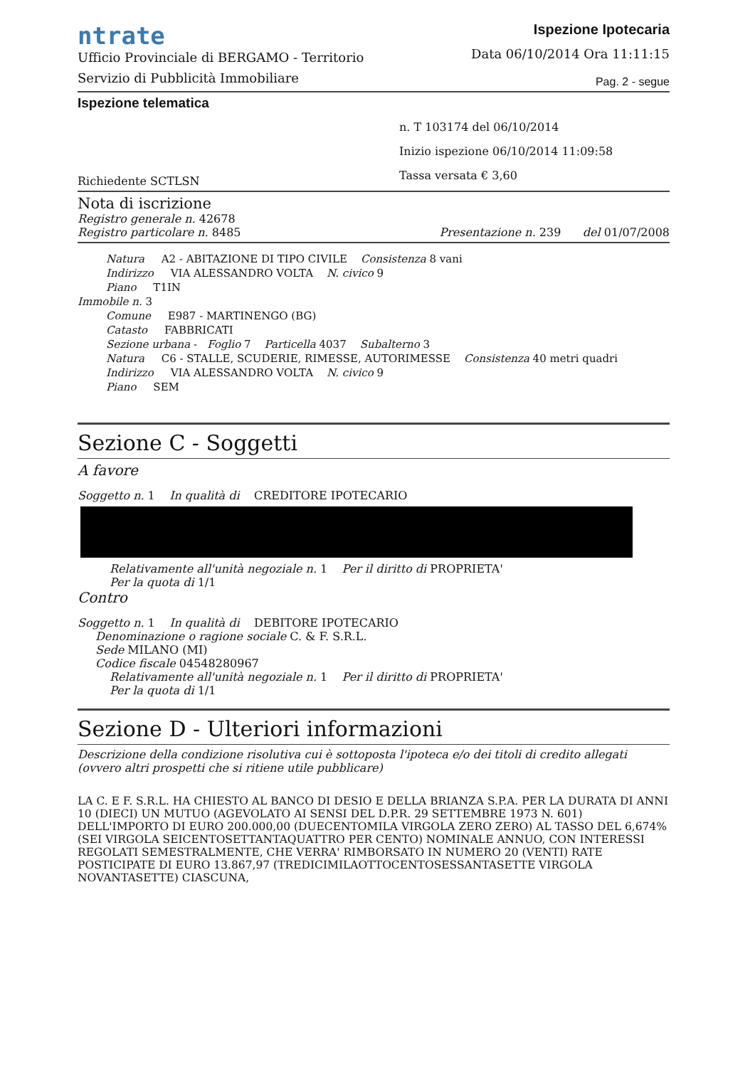ntrate
Ufficio Provinciale di BERGAMO - Territorio
Servizio di Pubblicità Immobiliare
Ispezione Ipotecaria
Data 06/10/2014 Ora 11:11:15
Pag. 2 - segue
Ispezione telematica
Richiedente SCTLSN
n. T 103174 del 06/10/2014
Inizio ispezione 06/10/2014 11:09:58
Tassa versata € 3,60
Nota di iscrizione
Registro generale n. 42678
Registro particolare n. 8485 Presentazione n. 239 del 01/07/2008
Natura A2 - ABITAZIONE DI TIPO CIVILE Consistenza 8 vani
Indirizzo VIA ALESSANDRO VOLTA N. civico 9
Piano T1IN
Immobile n. 3
Comune E987 - MARTINENGO (BG)
Catasto FABBRICATI
Sezione urbana - Foglio 7 Particella 4037 Subalterno 3
Natura C6 - STALLE, SCUDERIE, RIMESSE, AUTORIMESSE Consistenza 40 metri quadri
Indirizzo VIA ALESSANDRO VOLTA N. civico 9
Piano SEM
Sezione C - Soggetti
A favore
Soggetto n. 1 In qualità di CREDITORE IPOTECARIO
Relativamente all'unità negoziale n. 1 Per il diritto di PROPRIETA'
Per la quota di 1/1
Contro
Soggetto n. 1 In qualità di DEBITORE IPOTECARIO
Denominazione o ragione sociale C. & F. S.R.L.
Sede MILANO (MI)
Codice fiscale 04548280967
Relativamente all'unità negoziale n. 1 Per il diritto di PROPRIETA'
Per la quota di 1/1
Sezione D - Ulteriori informazioni
Descrizione della condizione risolutiva cui è sottoposta l'ipoteca e/o dei titoli di credito allegati (ovvero altri prospetti che si ritiene utile pubblicare)
LA C. E F. S.R.L. HA CHIESTO AL BANCO DI DESIO E DELLA BRIANZA S.P.A. PER LA DURATA DI ANNI 10 (DIECI) UN MUTUO (AGEVOLATO AI SENSI DEL D.P.R. 29 SETTEMBRE 1973 N. 601) DELL'IMPORTO DI EURO 200.000,00 (DUECENTOMILA VIRGOLA ZERO ZERO) AL TASSO DEL 6,674% (SEI VIRGOLA SEICENTOSETTANTAQUATTRO PER CENTO) NOMINALE ANNUO, CON INTERESSI REGOLATI SEMESTRALMENTE, CHE VERRA' RIMBORSATO IN NUMERO 20 (VENTI) RATE POSTICIPATE DI EURO 13.867,97 (TREDICIMILAOTTOCENTOSESSANTASETTE VIRGOLA NOVANTASETTE) CIASCUNA,